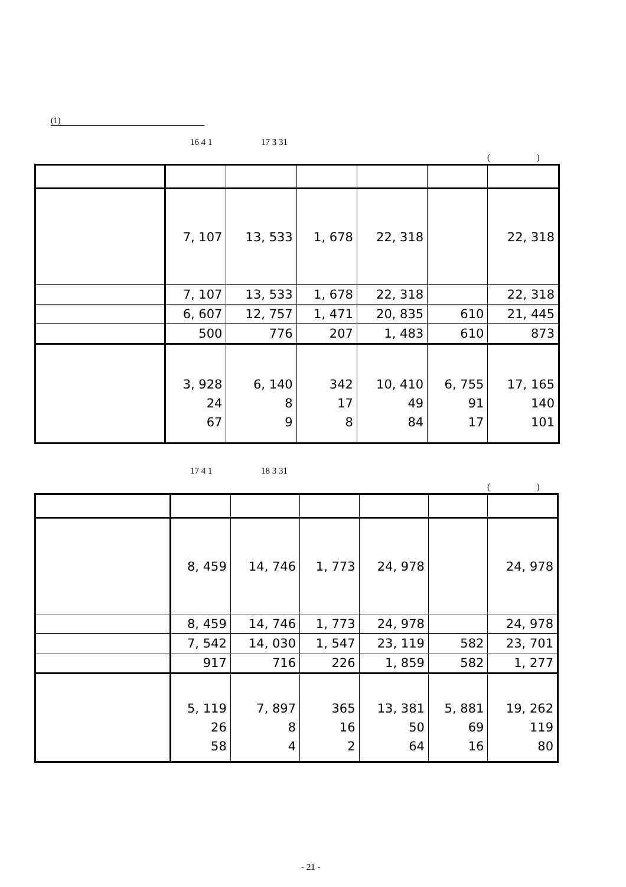(1)
16 4 1 17 3 31
( )
| | 7, 107 | 13, 533 | 1, 678 | 22, 318 | | 22, 318 |
| | 7, 107 | 13, 533 | 1, 678 | 22, 318 | | 22, 318 |
| | 6, 607 | 12, 757 | 1, 471 | 20, 835 | 610 | 21, 445 |
| | 500 | 776 | 207 | 1, 483 | 610 | 873 |
| | 3, 928 24 67 | 6, 140 8 9 | 342 17 8 | 10, 410 49 84 | 6, 755 91 17 | 17, 165 140 101 |
17 4 1 18 3 31
( )
| | 8, 459 | 14, 746 | 1, 773 | 24, 978 | | 24, 978 |
| | 8, 459 | 14, 746 | 1, 773 | 24, 978 | | 24, 978 |
| | 7, 542 | 14, 030 | 1, 547 | 23, 119 | 582 | 23, 701 |
| | 917 | 716 | 226 | 1, 859 | 582 | 1, 277 |
| | 5, 119 26 58 | 7, 897 8 4 | 365 16 2 | 13, 381 50 64 | 5, 881 69 16 | 19, 262 119 80 |
- 21 -